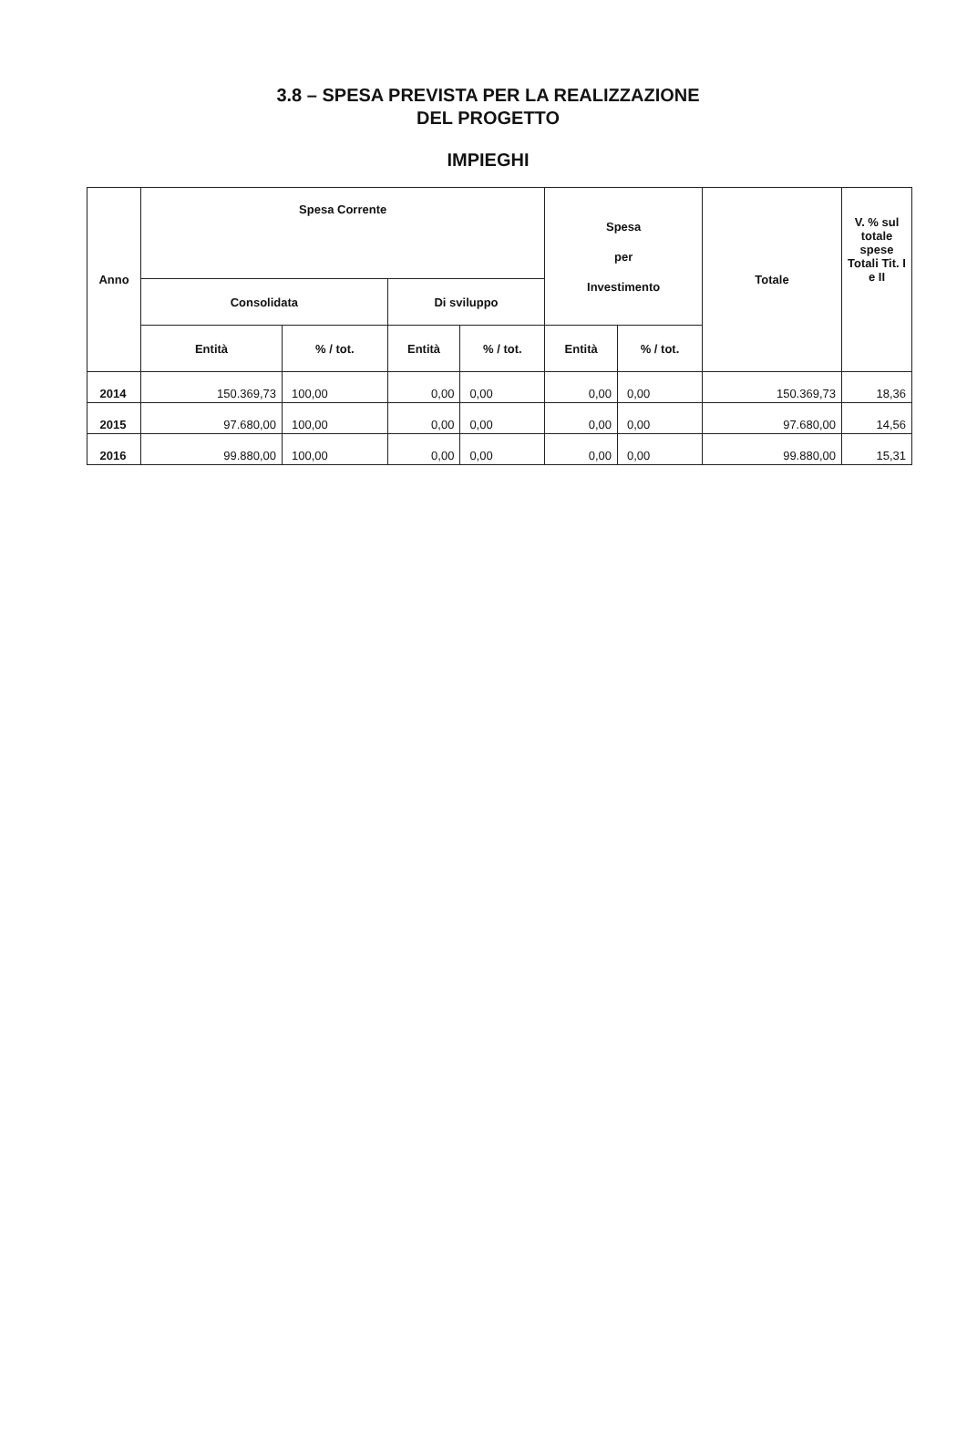3.8 – SPESA PREVISTA PER LA REALIZZAZIONE
DEL PROGETTO
IMPIEGHI
| Anno | Spesa Corrente | | | | Spesa per Investimento | | Totale | V. % sul totale spese Totali Tit. I e II |
| --- | --- | --- | --- | --- | --- | --- | --- | --- |
| | Consolidata | | Di sviluppo | | | | | |
| | Entità | % / tot. | Entità | % / tot. | Entità | % / tot. | | |
| 2014 | 150.369,73 | 100,00 | 0,00 | 0,00 | 0,00 | 0,00 | 150.369,73 | 18,36 |
| 2015 | 97.680,00 | 100,00 | 0,00 | 0,00 | 0,00 | 0,00 | 97.680,00 | 14,56 |
| 2016 | 99.880,00 | 100,00 | 0,00 | 0,00 | 0,00 | 0,00 | 99.880,00 | 15,31 |